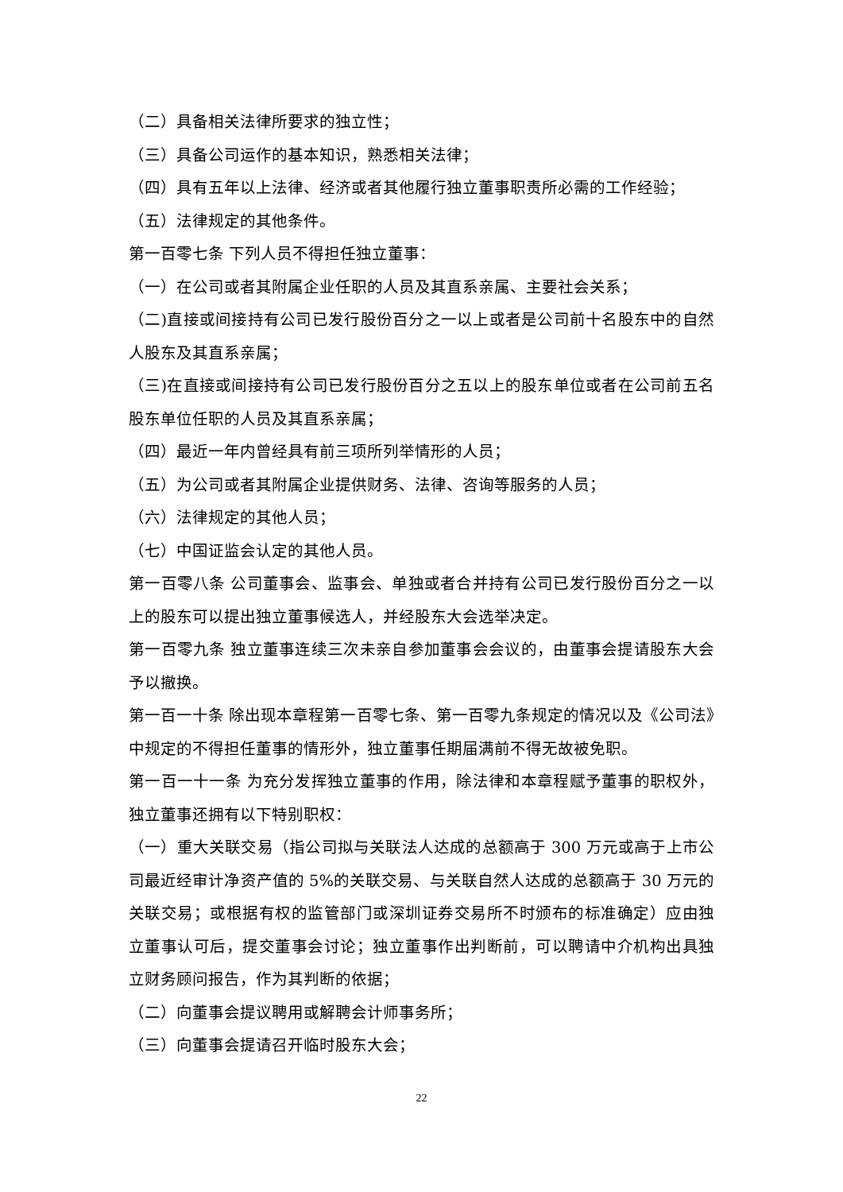（二）具备相关法律所要求的独立性；
（三）具备公司运作的基本知识，熟悉相关法律；
（四）具有五年以上法律、经济或者其他履行独立董事职责所必需的工作经验；
（五）法律规定的其他条件。
第一百零七条 下列人员不得担任独立董事：
（一）在公司或者其附属企业任职的人员及其直系亲属、主要社会关系；
（二)直接或间接持有公司已发行股份百分之一以上或者是公司前十名股东中的自然人股东及其直系亲属；
（三)在直接或间接持有公司已发行股份百分之五以上的股东单位或者在公司前五名股东单位任职的人员及其直系亲属；
（四）最近一年内曾经具有前三项所列举情形的人员；
（五）为公司或者其附属企业提供财务、法律、咨询等服务的人员；
（六）法律规定的其他人员；
（七）中国证监会认定的其他人员。
第一百零八条 公司董事会、监事会、单独或者合并持有公司已发行股份百分之一以上的股东可以提出独立董事候选人，并经股东大会选举决定。
第一百零九条 独立董事连续三次未亲自参加董事会会议的，由董事会提请股东大会予以撤换。
第一百一十条 除出现本章程第一百零七条、第一百零九条规定的情况以及《公司法》中规定的不得担任董事的情形外，独立董事任期届满前不得无故被免职。
第一百一十一条 为充分发挥独立董事的作用，除法律和本章程赋予董事的职权外，独立董事还拥有以下特别职权：
（一）重大关联交易（指公司拟与关联法人达成的总额高于 300 万元或高于上市公司最近经审计净资产值的 5%的关联交易、与关联自然人达成的总额高于 30 万元的关联交易；或根据有权的监管部门或深圳证券交易所不时颁布的标准确定）应由独立董事认可后，提交董事会讨论；独立董事作出判断前，可以聘请中介机构出具独立财务顾问报告，作为其判断的依据；
（二）向董事会提议聘用或解聘会计师事务所；
（三）向董事会提请召开临时股东大会；
22